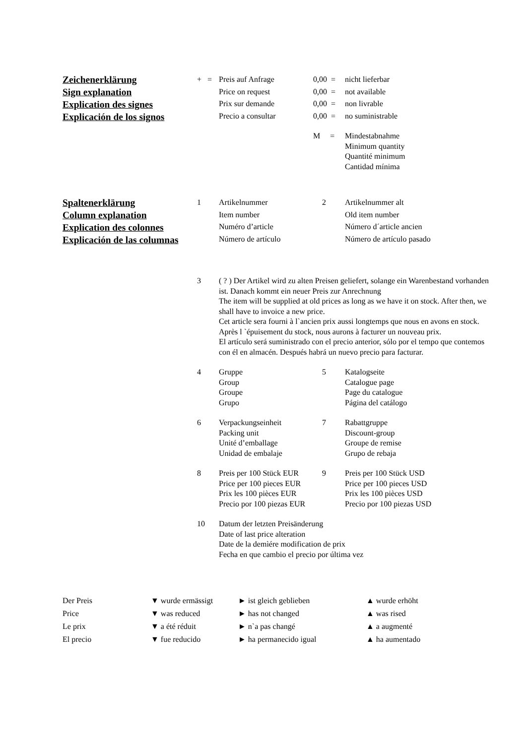| Zeichenerklärung Sign explanation Explication des signes Explicación de los signos | + = | Preis auf Anfrage Price on request Prix sur demande Precio a consultar | 0,00 = 0,00 = 0,00 = 0,00 = | nicht lieferbar not available non livrable no suministrable |
| M = | Mindestabnahme Minimum quantity Quantité minimum Cantidad mínima |
| Spaltenerklärung Column explanation Explication des colonnes Explicación de las columnas | 1 | Artikelnummer Item number Numéro d’article Número de artículo | 2 | Artikelnummer alt Old item number Número d´article ancien Número de artículo pasado |
| 3 | ( ? ) Der Artikel wird zu alten Preisen geliefert, solange ein Warenbestand vorhanden ist. Danach kommt ein neuer Preis zur Anrechnung The item will be supplied at old prices as long as we have it on stock. After then, we shall have to invoice a new price. Cet article sera fourni à l`ancien prix aussi longtemps que nous en avons en stock. Après l `épuisement du stock, nous aurons à facturer un nouveau prix. El artículo será suministrado con el precio anterior, sólo por el tempo que contemos con él en almacén. Después habrá un nuevo precio para facturar. | | |
| 4 | Gruppe Group Groupe Grupo | 5 | Katalogseite Catalogue page Page du catalogue Página del catálogo |
| 6 | Verpackungseinheit Packing unit Unité d’emballage Unidad de embalaje | 7 | Rabattgruppe Discount-group Groupe de remise Grupo de rebaja |
| 8 | Preis per 100 Stück EUR Price per 100 pieces EUR Prix les 100 pièces EUR Precio por 100 piezas EUR | 9 | Preis per 100 Stück USD Price per 100 pieces USD Prix les 100 pièces USD Precio por 100 piezas USD |
| 10 | Datum der letzten Preisänderung Date of last price alteration Date de la demìére modification de prix Fecha en que cambio el precio por última vez | | |
| Der Preis | ▼ wurde ermässigt | ► ist gleich geblieben | ▲ wurde erhöht |
| Price | ▼ was reduced | ► has not changed | ▲ was rised |
| Le prix | ▼ a été réduit | ► n`a pas changé | ▲ a augmenté |
| El precio | ▼ fue reducido | ► ha permanecido igual | ▲ ha aumentado |